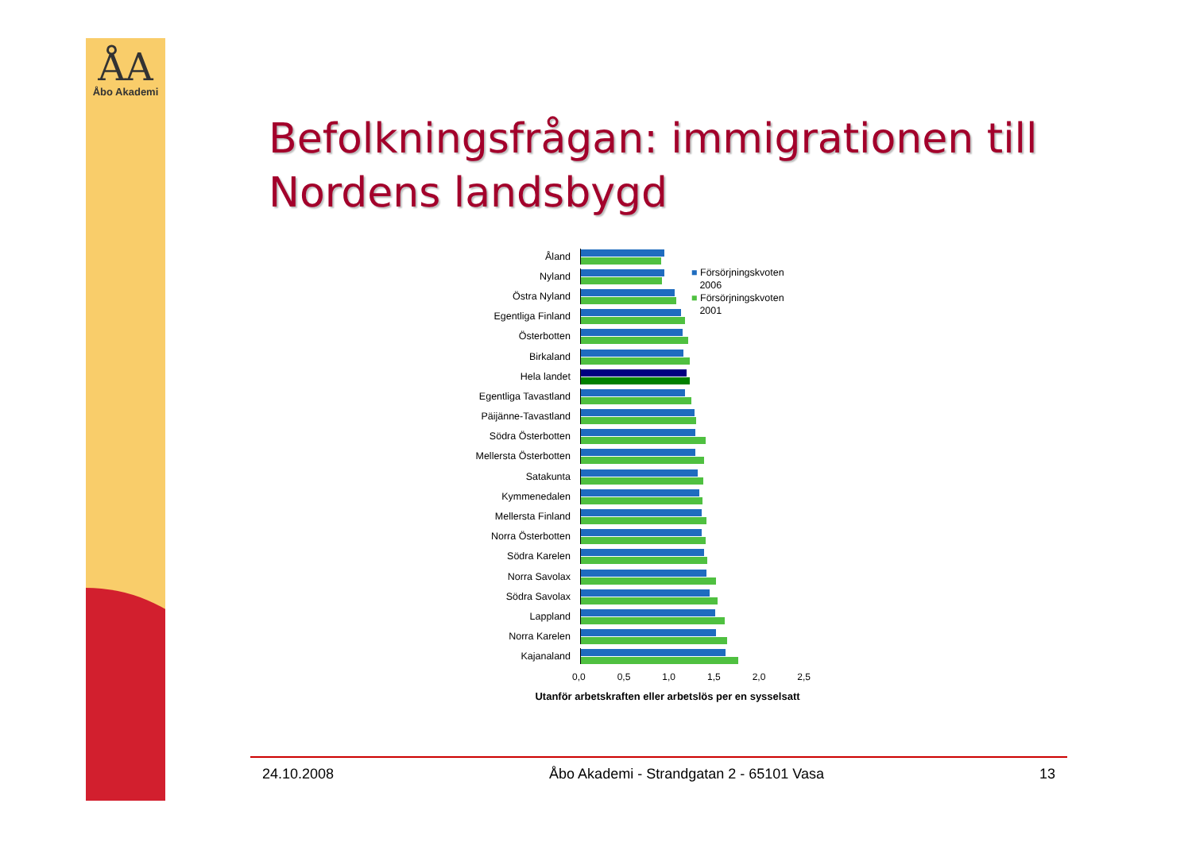ÅA
Åbo Akademi
Befolkningsfrågan: immigrationen till Nordens landsbygd
Åland
Nyland
Östra Nyland
Egentliga Finland
Österbotten
Birkaland
Hela landet
Egentliga Tavastland
Päijänne-Tavastland
Södra Österbotten
Mellersta Österbotten
Satakunta
Kymmenedalen
Mellersta Finland
Norra Österbotten
Södra Karelen
Norra Savolax
Södra Savolax
Lappland
Norra Karelen
Kajanaland
0,0 0,5 1,0 1,5 2,0 2,5
Utanför arbetskraften eller arbetslös per en sysselsatt
■ Försörjningskvoten
2006
■ Försörjningskvoten
2001
24.10.2008 Åbo Akademi - Strandgatan 2 - 65101 Vasa 13